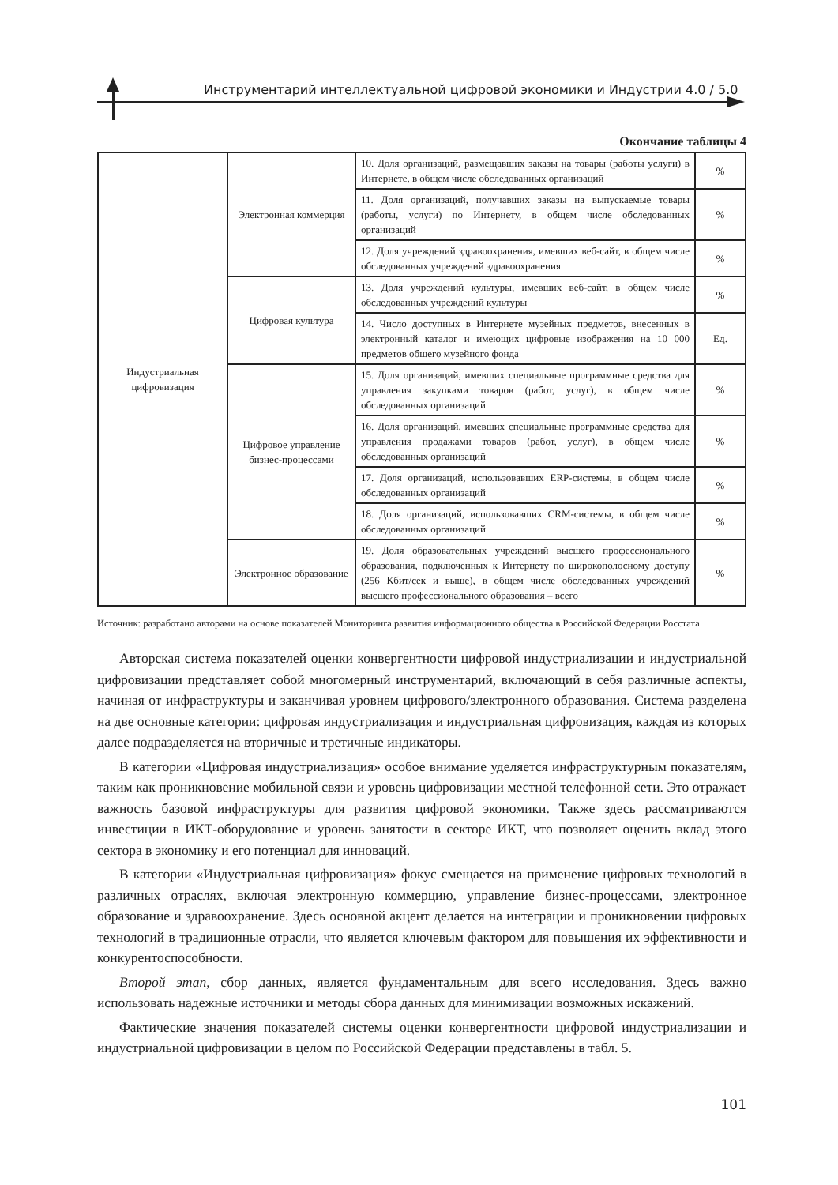Инструментарий интеллектуальной цифровой экономики и Индустрии 4.0 / 5.0
Окончание таблицы 4
| Индустриальная цифровизация | Электронная коммерция | 10. Доля организаций, размещавших заказы на товары (работы услуги) в Интернете, в общем числе обследованных организаций | % |
| | | 11. Доля организаций, получавших заказы на выпускаемые товары (работы, услуги) по Интернету, в общем числе обследованных организаций | % |
| | | 12. Доля учреждений здравоохранения, имевших веб-сайт, в общем числе обследованных учреждений здравоохранения | % |
| | Цифровая культура | 13. Доля учреждений культуры, имевших веб-сайт, в общем числе обследованных учреждений культуры | % |
| | | 14. Число доступных в Интернете музейных предметов, внесенных в электронный каталог и имеющих цифровые изображения на 10 000 предметов общего музейного фонда | Ед. |
| | Цифровое управление бизнес-процессами | 15. Доля организаций, имевших специальные программные средства для управления закупками товаров (работ, услуг), в общем числе обследованных организаций | % |
| | | 16. Доля организаций, имевших специальные программные средства для управления продажами товаров (работ, услуг), в общем числе обследованных организаций | % |
| | | 17. Доля организаций, использовавших ERP-системы, в общем числе обследованных организаций | % |
| | | 18. Доля организаций, использовавших CRM-системы, в общем числе обследованных организаций | % |
| | Электронное образование | 19. Доля образовательных учреждений высшего профессионального образования, подключенных к Интернету по широкополосному доступу (256 Кбит/сек и выше), в общем числе обследованных учреждений высшего профессионального образования – всего | % |
Источник: разработано авторами на основе показателей Мониторинга развития информационного общества в Российской Федерации Росстата
Авторская система показателей оценки конвергентности цифровой индустриализации и индустриальной цифровизации представляет собой многомерный инструментарий, включающий в себя различные аспекты, начиная от инфраструктуры и заканчивая уровнем цифрового/электронного образования. Система разделена на две основные категории: цифровая индустриализация и индустриальная цифровизация, каждая из которых далее подразделяется на вторичные и третичные индикаторы.
В категории «Цифровая индустриализация» особое внимание уделяется инфраструктурным показателям, таким как проникновение мобильной связи и уровень цифровизации местной телефонной сети. Это отражает важность базовой инфраструктуры для развития цифровой экономики. Также здесь рассматриваются инвестиции в ИКТ-оборудование и уровень занятости в секторе ИКТ, что позволяет оценить вклад этого сектора в экономику и его потенциал для инноваций.
В категории «Индустриальная цифровизация» фокус смещается на применение цифровых технологий в различных отраслях, включая электронную коммерцию, управление бизнес-процессами, электронное образование и здравоохранение. Здесь основной акцент делается на интеграции и проникновении цифровых технологий в традиционные отрасли, что является ключевым фактором для повышения их эффективности и конкурентоспособности.
Второй этап, сбор данных, является фундаментальным для всего исследования. Здесь важно использовать надежные источники и методы сбора данных для минимизации возможных искажений.
Фактические значения показателей системы оценки конвергентности цифровой индустриализации и индустриальной цифровизации в целом по Российской Федерации представлены в табл. 5.
101